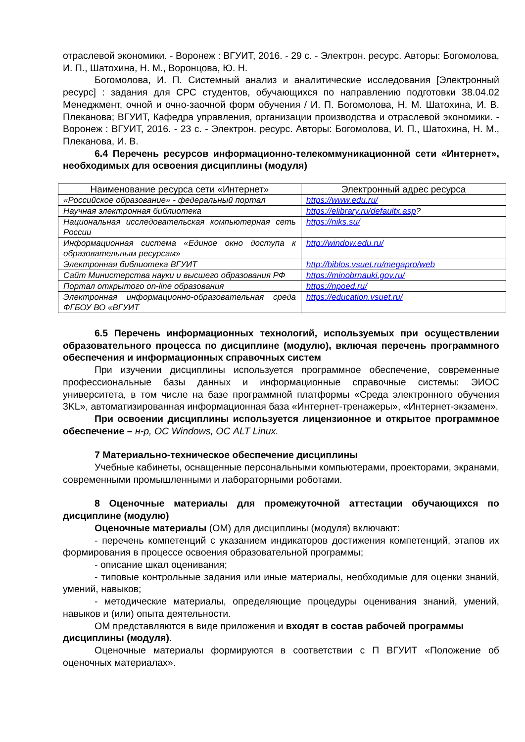отраслевой экономики. - Воронеж : ВГУИТ, 2016. - 29 с. - Электрон. ресурс. Авторы: Богомолова, И. П., Шатохина, Н. М., Воронцова, Ю. Н.
Богомолова, И. П. Системный анализ и аналитические исследования [Электронный ресурс] : задания для СРС студентов, обучающихся по направлению подготовки 38.04.02 Менеджмент, очной и очно-заочной форм обучения / И. П. Богомолова, Н. М. Шатохина, И. В. Плеканова; ВГУИТ, Кафедра управления, организации производства и отраслевой экономики. - Воронеж : ВГУИТ, 2016. - 23 с. - Электрон. ресурс. Авторы: Богомолова, И. П., Шатохина, Н. М., Плеканова, И. В.
6.4 Перечень ресурсов информационно-телекоммуникационной сети «Интернет», необходимых для освоения дисциплины (модуля)
| Наименование ресурса сети «Интернет» | Электронный адрес ресурса |
| --- | --- |
| «Российское образование» - федеральный портал | https://www.edu.ru/ |
| Научная электронная библиотека | https://elibrary.ru/defaultx.asp ? |
| Национальная исследовательская компьютерная сеть России | https://niks.su/ |
| Информационная система «Единое окно доступа к образовательным ресурсам» | http://window.edu.ru/ |
| Электронная библиотека ВГУИТ | http://biblos.vsuet.ru/megapro/web |
| Сайт Министерства науки и высшего образования РФ | https://minobrnauki.gov.ru/ |
| Портал открытого on-line образования | https://npoed.ru/ |
| Электронная информационно-образовательная среда ФГБОУ ВО «ВГУИТ | https://education.vsuet.ru/ |
6.5 Перечень информационных технологий, используемых при осуществлении образовательного процесса по дисциплине (модулю), включая перечень программного обеспечения и информационных справочных систем
При изучении дисциплины используется программное обеспечение, современные профессиональные базы данных и информационные справочные системы: ЭИОС университета, в том числе на базе программной платформы «Среда электронного обучения 3KL», автоматизированная информационная база «Интернет-тренажеры», «Интернет-экзамен».
При освоении дисциплины используется лицензионное и открытое программное обеспечение – н-р, ОС Windows, ОС ALT Linux.
7 Материально-техническое обеспечение дисциплины
Учебные кабинеты, оснащенные персональными компьютерами, проекторами, экранами, современными промышленными и лабораторными роботами.
8 Оценочные материалы для промежуточной аттестации обучающихся по дисциплине (модулю)
Оценочные материалы (ОМ) для дисциплины (модуля) включают:
- перечень компетенций с указанием индикаторов достижения компетенций, этапов их формирования в процессе освоения образовательной программы;
- описание шкал оценивания;
- типовые контрольные задания или иные материалы, необходимые для оценки знаний, умений, навыков;
- методические материалы, определяющие процедуры оценивания знаний, умений, навыков и (или) опыта деятельности.
ОМ представляются в виде приложения и входят в состав рабочей программы дисциплины (модуля).
Оценочные материалы формируются в соответствии с П ВГУИТ «Положение об оценочных материалах».